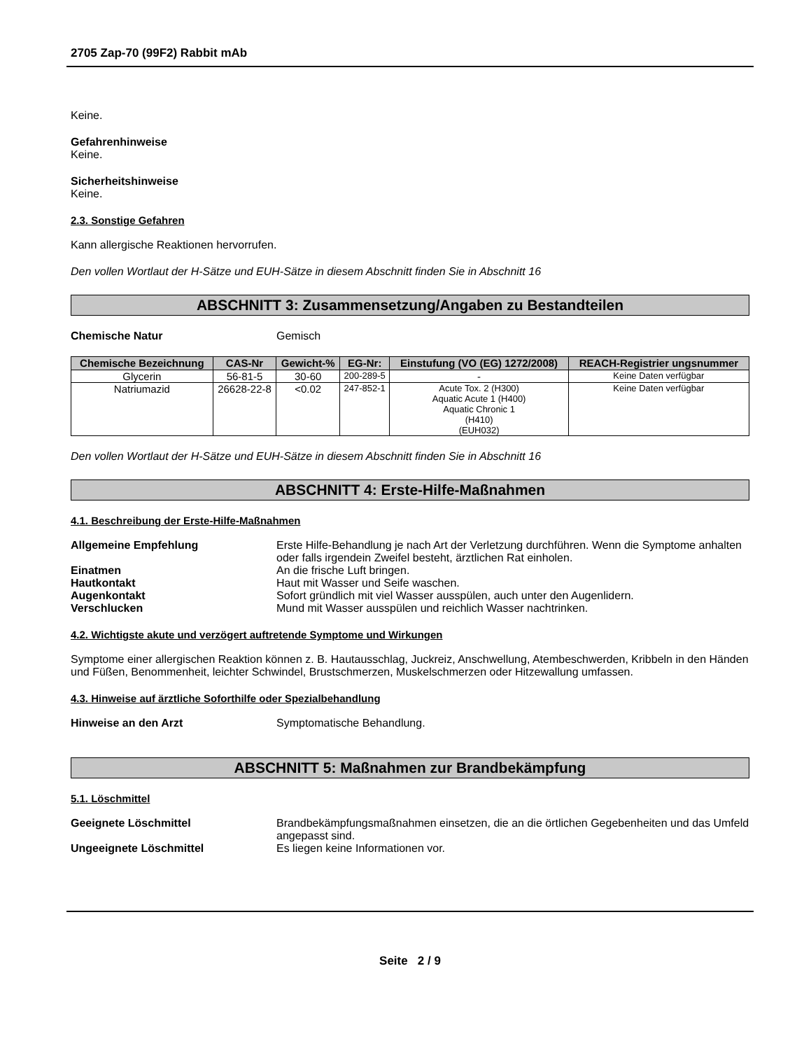2705 Zap-70 (99F2) Rabbit mAb
Keine.
Gefahrenhinweise
Keine.
Sicherheitshinweise
Keine.
2.3. Sonstige Gefahren
Kann allergische Reaktionen hervorrufen.
Den vollen Wortlaut der H-Sätze und EUH-Sätze in diesem Abschnitt finden Sie in Abschnitt 16
ABSCHNITT 3: Zusammensetzung/Angaben zu Bestandteilen
Chemische Natur Gemisch
| Chemische Bezeichnung | CAS-Nr | Gewicht-% | EG-Nr: | Einstufung (VO (EG) 1272/2008) | REACH-Registrier ungsnummer |
| --- | --- | --- | --- | --- | --- |
| Glycerin | 56-81-5 | 30-60 | 200-289-5 | - | Keine Daten verfügbar |
| Natriumazid | 26628-22-8 | <0.02 | 247-852-1 | Acute Tox. 2 (H300) Aquatic Acute 1 (H400) Aquatic Chronic 1 (H410) (EUH032) | Keine Daten verfügbar |
Den vollen Wortlaut der H-Sätze und EUH-Sätze in diesem Abschnitt finden Sie in Abschnitt 16
ABSCHNITT 4: Erste-Hilfe-Maßnahmen
4.1. Beschreibung der Erste-Hilfe-Maßnahmen
Allgemeine Empfehlung Erste Hilfe-Behandlung je nach Art der Verletzung durchführen. Wenn die Symptome anhalten oder falls irgendein Zweifel besteht, ärztlichen Rat einholen.
Einatmen An die frische Luft bringen.
Hautkontakt Haut mit Wasser und Seife waschen.
Augenkontakt Sofort gründlich mit viel Wasser ausspülen, auch unter den Augenlidern.
Verschlucken Mund mit Wasser ausspülen und reichlich Wasser nachtrinken.
4.2. Wichtigste akute und verzögert auftretende Symptome und Wirkungen
Symptome einer allergischen Reaktion können z. B. Hautausschlag, Juckreiz, Anschwellung, Atembeschwerden, Kribbeln in den Händen und Füßen, Benommenheit, leichter Schwindel, Brustschmerzen, Muskelschmerzen oder Hitzewallung umfassen.
4.3. Hinweise auf ärztliche Soforthilfe oder Spezialbehandlung
Hinweise an den Arzt Symptomatische Behandlung.
ABSCHNITT 5: Maßnahmen zur Brandbekämpfung
5.1. Löschmittel
Geeignete Löschmittel Brandbekämpfungsmaßnahmen einsetzen, die an die örtlichen Gegebenheiten und das Umfeld angepasst sind.
Ungeeignete Löschmittel Es liegen keine Informationen vor.
Seite 2 / 9